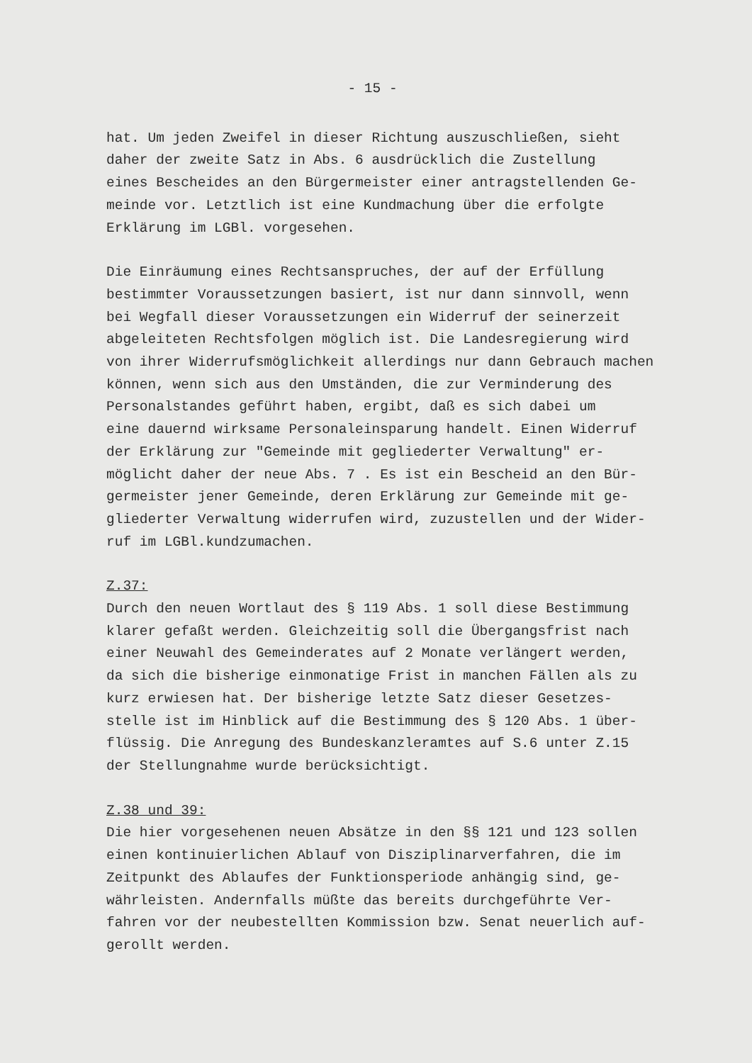- 15 -
hat. Um jeden Zweifel in dieser Richtung auszuschließen, sieht daher der zweite Satz in Abs. 6 ausdrücklich die Zustellung eines Bescheides an den Bürgermeister einer antragstellenden Ge- meinde vor. Letztlich ist eine Kundmachung über die erfolgte Erklärung im LGBl. vorgesehen.
Die Einräumung eines Rechtsanspruches, der auf der Erfüllung bestimmter Voraussetzungen basiert, ist nur dann sinnvoll, wenn bei Wegfall dieser Voraussetzungen ein Widerruf der seinerzeit abgeleiteten Rechtsfolgen möglich ist. Die Landesregierung wird von ihrer Widerrufsmöglichkeit allerdings nur dann Gebrauch machen können, wenn sich aus den Umständen, die zur Verminderung des Personalstandes geführt haben, ergibt, daß es sich dabei um eine dauernd wirksame Personaleinsparung handelt. Einen Widerruf der Erklärung zur "Gemeinde mit gegliederter Verwaltung" er- möglicht daher der neue Abs. 7 . Es ist ein Bescheid an den Bür- germeister jener Gemeinde, deren Erklärung zur Gemeinde mit ge- gliederter Verwaltung widerrufen wird, zuzustellen und der Wider- ruf im LGBl.kundzumachen.
Z.37:
Durch den neuen Wortlaut des § 119 Abs. 1 soll diese Bestimmung klarer gefaßt werden. Gleichzeitig soll die Übergangsfrist nach einer Neuwahl des Gemeinderates auf 2 Monate verlängert werden, da sich die bisherige einmonatige Frist in manchen Fällen als zu kurz erwiesen hat. Der bisherige letzte Satz dieser Gesetzes- stelle ist im Hinblick auf die Bestimmung des § 120 Abs. 1 über- flüssig. Die Anregung des Bundeskanzleramtes auf S.6 unter Z.15 der Stellungnahme wurde berücksichtigt.
Z.38 und 39:
Die hier vorgesehenen neuen Absätze in den §§ 121 und 123 sollen einen kontinuierlichen Ablauf von Disziplinarverfahren, die im Zeitpunkt des Ablaufes der Funktionsperiode anhängig sind, ge- währleisten. Andernfalls müßte das bereits durchgeführte Ver- fahren vor der neubestellten Kommission bzw. Senat neuerlich auf- gerollt werden.